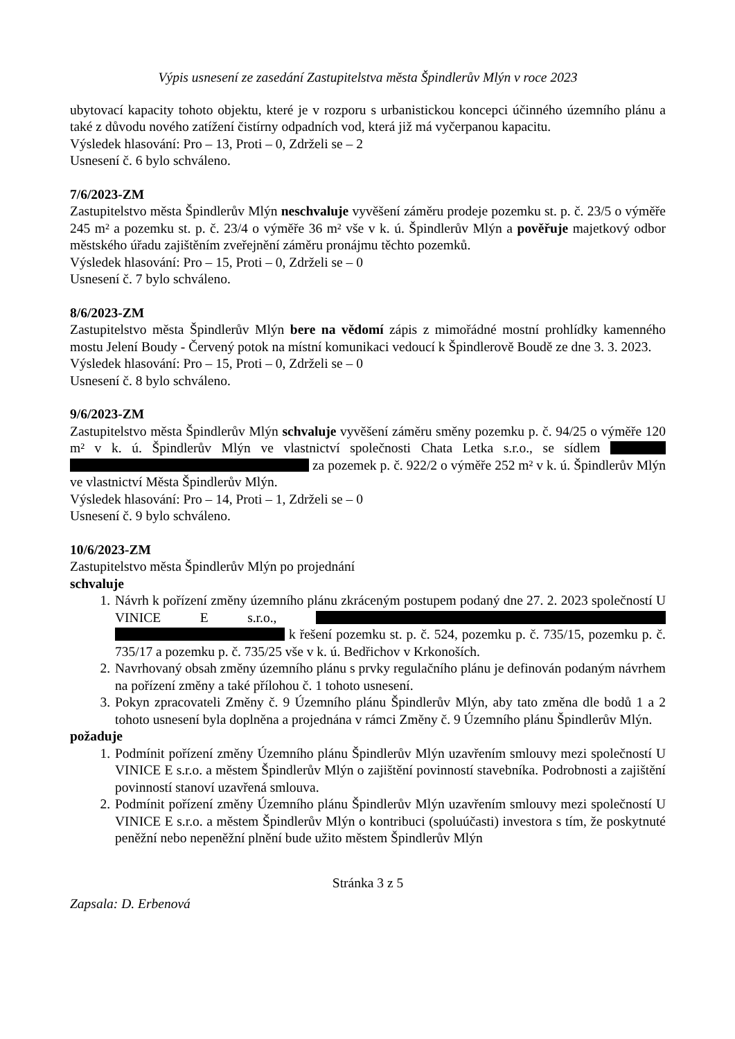Výpis usnesení ze zasedání Zastupitelstva města Špindlerův Mlýn v roce 2023
ubytovací kapacity tohoto objektu, které je v rozporu s urbanistickou koncepci účinného územního plánu a také z důvodu nového zatížení čistírny odpadních vod, která již má vyčerpanou kapacitu.
Výsledek hlasování: Pro – 13, Proti – 0, Zdrželi se – 2
Usnesení č. 6 bylo schváleno.
7/6/2023-ZM
Zastupitelstvo města Špindlerův Mlýn neschvaluje vyvěšení záměru prodeje pozemku st. p. č. 23/5 o výměře 245 m² a pozemku st. p. č. 23/4 o výměře 36 m² vše v k. ú. Špindlerův Mlýn a pověřuje majetkový odbor městského úřadu zajištěním zveřejnění záměru pronájmu těchto pozemků.
Výsledek hlasování: Pro – 15, Proti – 0, Zdrželi se – 0
Usnesení č. 7 bylo schváleno.
8/6/2023-ZM
Zastupitelstvo města Špindlerův Mlýn bere na vědomí zápis z mimořádné mostní prohlídky kamenného mostu Jelení Boudy - Červený potok na místní komunikaci vedoucí k Špindlerově Boudě ze dne 3. 3. 2023.
Výsledek hlasování: Pro – 15, Proti – 0, Zdrželi se – 0
Usnesení č. 8 bylo schváleno.
9/6/2023-ZM
Zastupitelstvo města Špindlerův Mlýn schvaluje vyvěšení záměru směny pozemku p. č. 94/25 o výměře 120 m² v k. ú. Špindlerův Mlýn ve vlastnictví společnosti Chata Letka s.r.o., se sídlem za pozemek p. č. 922/2 o výměře 252 m² v k. ú. Špindlerův Mlýn ve vlastnictví Města Špindlerův Mlýn.
Výsledek hlasování: Pro – 14, Proti – 1, Zdrželi se – 0
Usnesení č. 9 bylo schváleno.
10/6/2023-ZM
Zastupitelstvo města Špindlerův Mlýn po projednání
schvaluje
1. Návrh k pořízení změny územního plánu zkráceným postupem podaný dne 27. 2. 2023 společností U VINICE E s.r.o., k řešení pozemku st. p. č. 524, pozemku p. č. 735/15, pozemku p. č. 735/17 a pozemku p. č. 735/25 vše v k. ú. Bedřichov v Krkonoších.
2. Navrhovaný obsah změny územního plánu s prvky regulačního plánu je definován podaným návrhem na pořízení změny a také přílohou č. 1 tohoto usnesení.
3. Pokyn zpracovateli Změny č. 9 Územního plánu Špindlerův Mlýn, aby tato změna dle bodů 1 a 2 tohoto usnesení byla doplněna a projednána v rámci Změny č. 9 Územního plánu Špindlerův Mlýn.
požaduje
1. Podmínit pořízení změny Územního plánu Špindlerův Mlýn uzavřením smlouvy mezi společností U VINICE E s.r.o. a městem Špindlerův Mlýn o zajištění povinností stavebníka. Podrobnosti a zajištění povinností stanoví uzavřená smlouva.
2. Podmínit pořízení změny Územního plánu Špindlerův Mlýn uzavřením smlouvy mezi společností U VINICE E s.r.o. a městem Špindlerův Mlýn o kontribuci (spoluúčasti) investora s tím, že poskytnuté peněžní nebo nepeněžní plnění bude užito městem Špindlerův Mlýn
Stránka 3 z 5
Zapsala: D. Erbenová